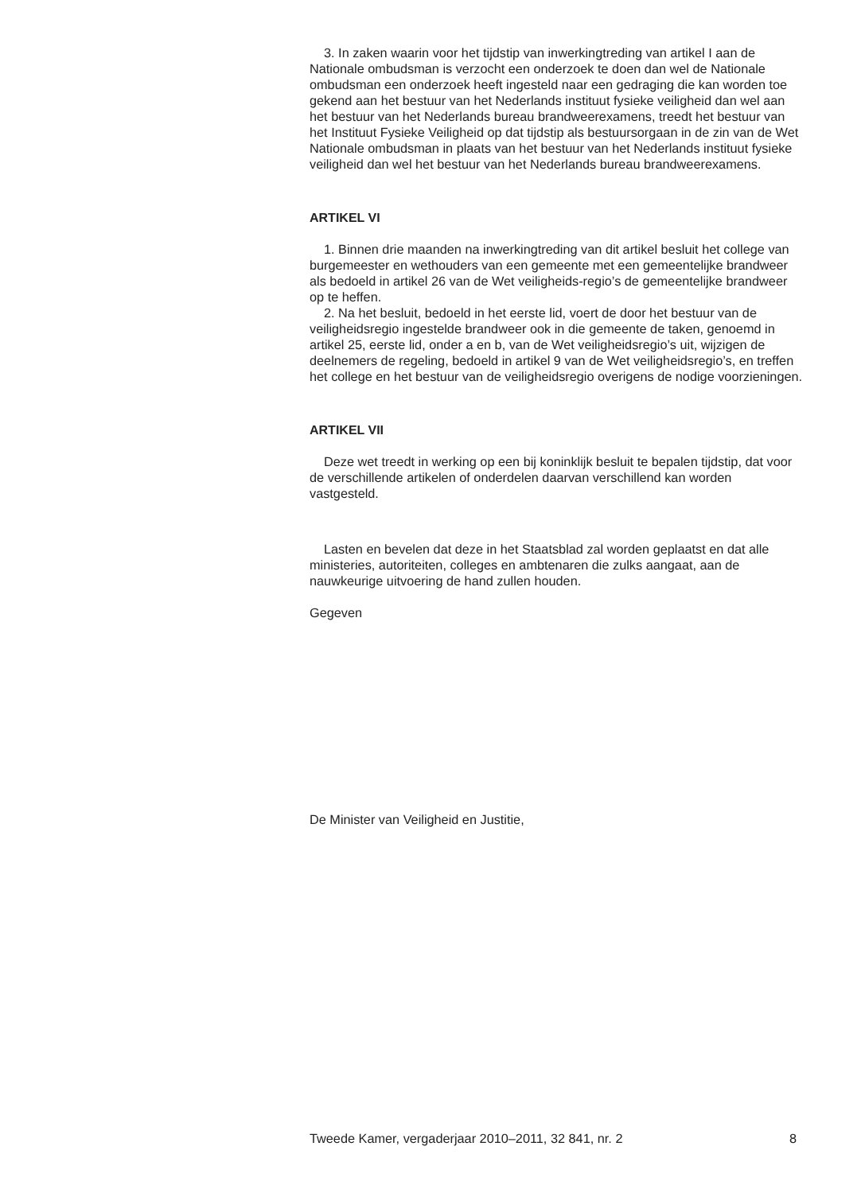3. In zaken waarin voor het tijdstip van inwerkingtreding van artikel I aan de Nationale ombudsman is verzocht een onderzoek te doen dan wel de Nationale ombudsman een onderzoek heeft ingesteld naar een gedraging die kan worden toe gekend aan het bestuur van het Nederlands instituut fysieke veiligheid dan wel aan het bestuur van het Nederlands bureau brandweerexamens, treedt het bestuur van het Instituut Fysieke Veiligheid op dat tijdstip als bestuursorgaan in de zin van de Wet Nationale ombudsman in plaats van het bestuur van het Nederlands instituut fysieke veiligheid dan wel het bestuur van het Nederlands bureau brandweerexamens.
ARTIKEL VI
1. Binnen drie maanden na inwerkingtreding van dit artikel besluit het college van burgemeester en wethouders van een gemeente met een gemeentelijke brandweer als bedoeld in artikel 26 van de Wet veiligheids-regio’s de gemeentelijke brandweer op te heffen.
2. Na het besluit, bedoeld in het eerste lid, voert de door het bestuur van de veiligheidsregio ingestelde brandweer ook in die gemeente de taken, genoemd in artikel 25, eerste lid, onder a en b, van de Wet veiligheidsregio’s uit, wijzigen de deelnemers de regeling, bedoeld in artikel 9 van de Wet veiligheidsregio’s, en treffen het college en het bestuur van de veiligheidsregio overigens de nodige voorzieningen.
ARTIKEL VII
Deze wet treedt in werking op een bij koninklijk besluit te bepalen tijdstip, dat voor de verschillende artikelen of onderdelen daarvan verschillend kan worden vastgesteld.
Lasten en bevelen dat deze in het Staatsblad zal worden geplaatst en dat alle ministeries, autoriteiten, colleges en ambtenaren die zulks aangaat, aan de nauwkeurige uitvoering de hand zullen houden.
Gegeven
De Minister van Veiligheid en Justitie,
Tweede Kamer, vergaderjaar 2010–2011, 32 841, nr. 2 8